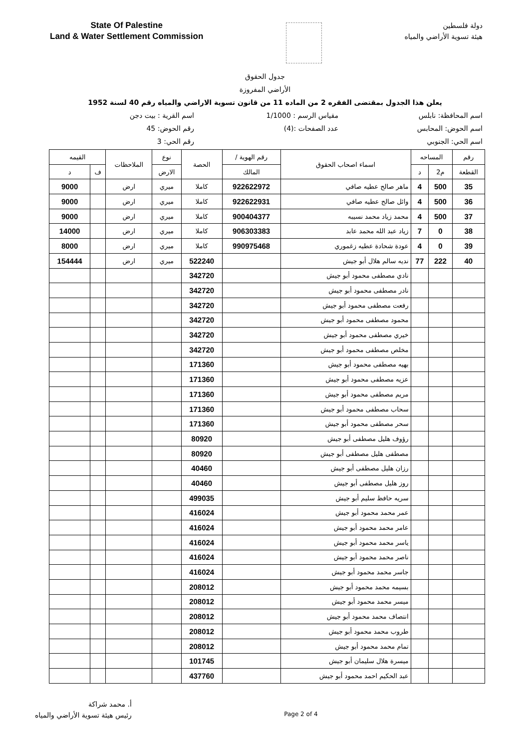State Of Palestine
Land & Water Settlement Commission
دولة فلسطين
هيئة تسوية الأراضي والمياه
جدول الحقوق
الأراضي المفروزة
يعلن هذا الجدول بمقتضى الفقره 2 من الماده 11 من قانون تسوية الاراضي والمياه رقم 40 لسنة 1952
اسم المحافظة: نابلس
مقياس الرسم : 1/1000
اسم القرية : بيت دجن
اسم الحوض: المحابس
عدد الصفحات :(4)
رقم الحوض: 45
اسم الحي: الجنوبي
رقم الحي: 3
| رقم | المساحه | | اسماء اصحاب الحقوق | رقم الهوية / | الحصة | نوع | الملاحظات | القيمه | |
| --- | --- | --- | --- | --- | --- | --- | --- | --- | --- |
| القطعة | م2 | د | | المالك | | الارض | | ف | د |
| 35 | 500 | 4 | ماهر صالح عطيه صافي | 922622972 | كاملا | ميري | ارض | | 9000 |
| 36 | 500 | 4 | وائل صالح عطيه صافي | 922622931 | كاملا | ميري | ارض | | 9000 |
| 37 | 500 | 4 | محمد زياد محمد نسيبه | 900404377 | كاملا | ميري | ارض | | 9000 |
| 38 | 0 | 7 | زياد عبد الله محمد عابد | 906303383 | كاملا | ميري | ارض | | 14000 |
| 39 | 0 | 4 | عودة شحادة عطيه زغموري | 990975468 | كاملا | ميري | ارض | | 8000 |
| 40 | 222 | 77 | نديه سالم هلال أبو جيش | | 522240 | ميري | ارض | | 154444 |
| | | | نادي مصطفى محمود أبو جيش | | 342720 | | | | |
| | | | نادر مصطفى محمود أبو جيش | | 342720 | | | | |
| | | | رفعت مصطفى محمود أبو جيش | | 342720 | | | | |
| | | | محمود مصطفى محمود أبو جيش | | 342720 | | | | |
| | | | خيري مصطفى محمود أبو جيش | | 342720 | | | | |
| | | | مخلص مصطفى محمود أبو جيش | | 342720 | | | | |
| | | | بهيه مصطفى محمود أبو جيش | | 171360 | | | | |
| | | | عزيه مصطفى محمود أبو جيش | | 171360 | | | | |
| | | | مريم مصطفى محمود أبو جيش | | 171360 | | | | |
| | | | سحاب مصطفى محمود أبو جيش | | 171360 | | | | |
| | | | سحر مصطفى محمود أبو جيش | | 171360 | | | | |
| | | | رؤوف هليل مصطفى أبو جيش | | 80920 | | | | |
| | | | مصطفى هليل مصطفى أبو جيش | | 80920 | | | | |
| | | | رزان هليل مصطفى أبو جيش | | 40460 | | | | |
| | | | روز هليل مصطفى أبو جيش | | 40460 | | | | |
| | | | سريه حافظ سليم أبو جيش | | 499035 | | | | |
| | | | عمر محمد محمود أبو جيش | | 416024 | | | | |
| | | | عامر محمد محمود أبو جيش | | 416024 | | | | |
| | | | ياسر محمد محمود أبو جيش | | 416024 | | | | |
| | | | ناصر محمد محمود أبو جيش | | 416024 | | | | |
| | | | جاسر محمد محمود أبو جيش | | 416024 | | | | |
| | | | بسيمه محمد محمود أبو جيش | | 208012 | | | | |
| | | | ميسر محمد محمود أبو جيش | | 208012 | | | | |
| | | | انتصاف محمد محمود أبو جيش | | 208012 | | | | |
| | | | طروب محمد محمود أبو جيش | | 208012 | | | | |
| | | | تمام محمد محمود أبو جيش | | 208012 | | | | |
| | | | ميسرة هلال سليمان أبو جيش | | 101745 | | | | |
| | | | عبد الحكيم احمد محمود أبو جيش | | 437760 | | | | |
أ. محمد شراكة
رئيس هيئة تسوية الأراضي والمياه
Page 2 of 4